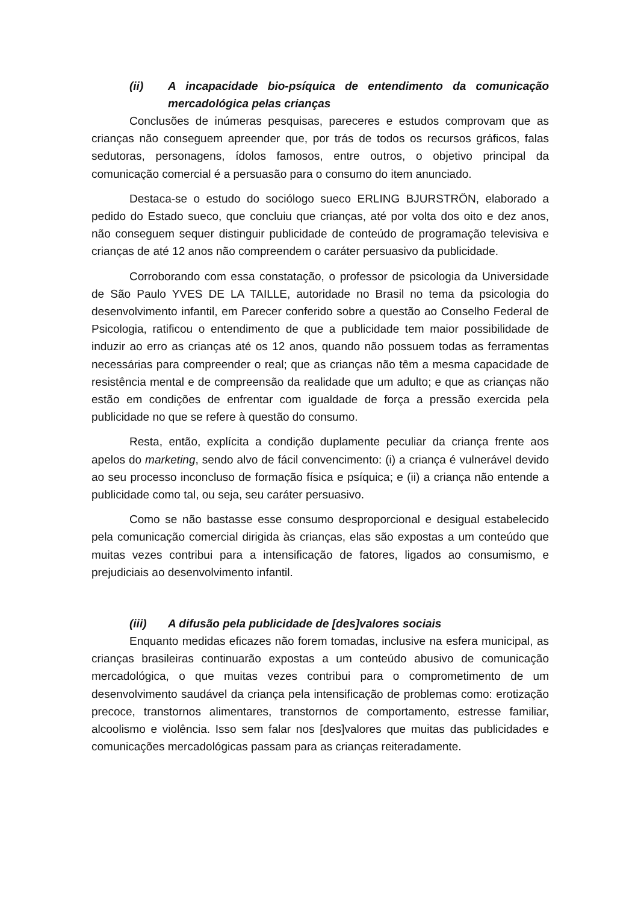(ii) A incapacidade bio-psíquica de entendimento da comunicação mercadológica pelas crianças
Conclusões de inúmeras pesquisas, pareceres e estudos comprovam que as crianças não conseguem apreender que, por trás de todos os recursos gráficos, falas sedutoras, personagens, ídolos famosos, entre outros, o objetivo principal da comunicação comercial é a persuasão para o consumo do item anunciado.
Destaca-se o estudo do sociólogo sueco ERLING BJURSTRÖN, elaborado a pedido do Estado sueco, que concluiu que crianças, até por volta dos oito e dez anos, não conseguem sequer distinguir publicidade de conteúdo de programação televisiva e crianças de até 12 anos não compreendem o caráter persuasivo da publicidade.
Corroborando com essa constatação, o professor de psicologia da Universidade de São Paulo YVES DE LA TAILLE, autoridade no Brasil no tema da psicologia do desenvolvimento infantil, em Parecer conferido sobre a questão ao Conselho Federal de Psicologia, ratificou o entendimento de que a publicidade tem maior possibilidade de induzir ao erro as crianças até os 12 anos, quando não possuem todas as ferramentas necessárias para compreender o real; que as crianças não têm a mesma capacidade de resistência mental e de compreensão da realidade que um adulto; e que as crianças não estão em condições de enfrentar com igualdade de força a pressão exercida pela publicidade no que se refere à questão do consumo.
Resta, então, explícita a condição duplamente peculiar da criança frente aos apelos do marketing, sendo alvo de fácil convencimento: (i) a criança é vulnerável devido ao seu processo inconcluso de formação física e psíquica; e (ii) a criança não entende a publicidade como tal, ou seja, seu caráter persuasivo.
Como se não bastasse esse consumo desproporcional e desigual estabelecido pela comunicação comercial dirigida às crianças, elas são expostas a um conteúdo que muitas vezes contribui para a intensificação de fatores, ligados ao consumismo, e prejudiciais ao desenvolvimento infantil.
(iii) A difusão pela publicidade de [des]valores sociais
Enquanto medidas eficazes não forem tomadas, inclusive na esfera municipal, as crianças brasileiras continuarão expostas a um conteúdo abusivo de comunicação mercadológica, o que muitas vezes contribui para o comprometimento de um desenvolvimento saudável da criança pela intensificação de problemas como: erotização precoce, transtornos alimentares, transtornos de comportamento, estresse familiar, alcoolismo e violência. Isso sem falar nos [des]valores que muitas das publicidades e comunicações mercadológicas passam para as crianças reiteradamente.